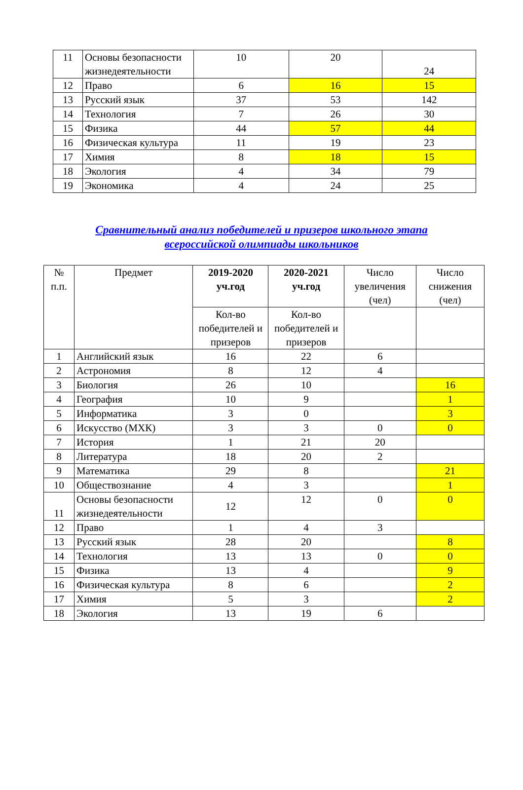| 11 | Основы безопасности жизнедеятельности | 10 | 20 | 24 |
| 12 | Право | 6 | 16 | 15 |
| 13 | Русский язык | 37 | 53 | 142 |
| 14 | Технология | 7 | 26 | 30 |
| 15 | Физика | 44 | 57 | 44 |
| 16 | Физическая культура | 11 | 19 | 23 |
| 17 | Химия | 8 | 18 | 15 |
| 18 | Экология | 4 | 34 | 79 |
| 19 | Экономика | 4 | 24 | 25 |
Сравнительный анализ победителей и призеров школьного этапа
всероссийской олимпиады школьников
| № п.п. | Предмет | 2019-2020 уч.год | 2020-2021 уч.год | Число увеличения (чел) | Число снижения (чел) |
| | | Кол-во победителей и призеров | Кол-во победителей и призеров | | |
| 1 | Английский язык | 16 | 22 | 6 | |
| 2 | Астрономия | 8 | 12 | 4 | |
| 3 | Биология | 26 | 10 | | 16 |
| 4 | География | 10 | 9 | | 1 |
| 5 | Информатика | 3 | 0 | | 3 |
| 6 | Искусство (МХК) | 3 | 3 | 0 | 0 |
| 7 | История | 1 | 21 | 20 | |
| 8 | Литература | 18 | 20 | 2 | |
| 9 | Математика | 29 | 8 | | 21 |
| 10 | Обществознание | 4 | 3 | | 1 |
| 11 | Основы безопасности жизнедеятельности | 12 | 12 | 0 | 0 |
| 12 | Право | 1 | 4 | 3 | |
| 13 | Русский язык | 28 | 20 | | 8 |
| 14 | Технология | 13 | 13 | 0 | 0 |
| 15 | Физика | 13 | 4 | | 9 |
| 16 | Физическая культура | 8 | 6 | | 2 |
| 17 | Химия | 5 | 3 | | 2 |
| 18 | Экология | 13 | 19 | 6 | |